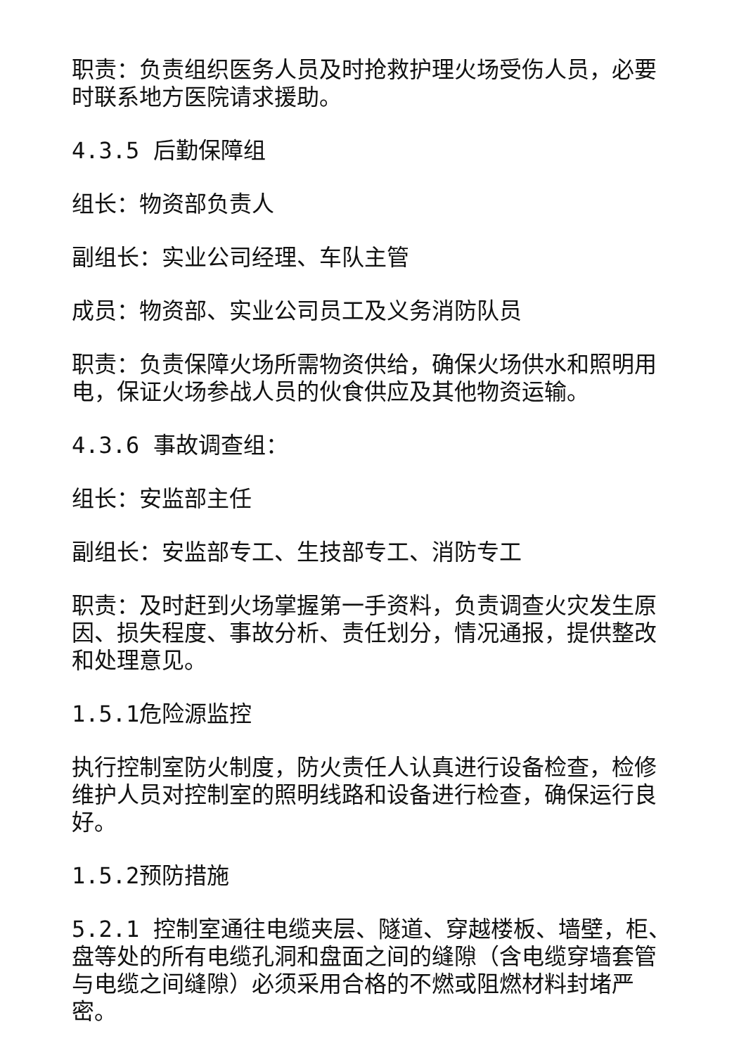职责：负责组织医务人员及时抢救护理火场受伤人员，必要时联系地方医院请求援助。
4.3.5 后勤保障组
组长：物资部负责人
副组长：实业公司经理、车队主管
成员：物资部、实业公司员工及义务消防队员
职责：负责保障火场所需物资供给，确保火场供水和照明用电，保证火场参战人员的伙食供应及其他物资运输。
4.3.6 事故调查组：
组长：安监部主任
副组长：安监部专工、生技部专工、消防专工
职责：及时赶到火场掌握第一手资料，负责调查火灾发生原因、损失程度、事故分析、责任划分，情况通报，提供整改和处理意见。
1.5.1危险源监控
执行控制室防火制度，防火责任人认真进行设备检查，检修维护人员对控制室的照明线路和设备进行检查，确保运行良好。
1.5.2预防措施
5.2.1 控制室通往电缆夹层、隧道、穿越楼板、墙壁，柜、盘等处的所有电缆孔洞和盘面之间的缝隙（含电缆穿墙套管与电缆之间缝隙）必须采用合格的不燃或阻燃材料封堵严密。